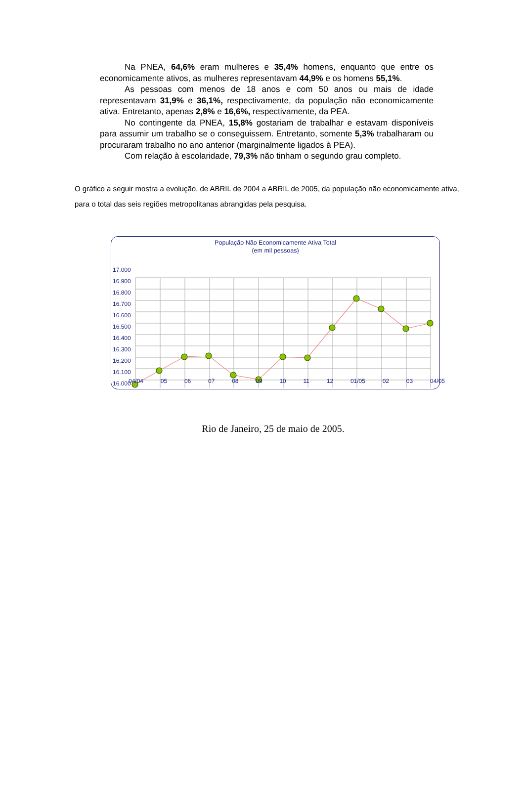Na PNEA, 64,6% eram mulheres e 35,4% homens, enquanto que entre os economicamente ativos, as mulheres representavam 44,9% e os homens 55,1%.
As pessoas com menos de 18 anos e com 50 anos ou mais de idade representavam 31,9% e 36,1%, respectivamente, da população não economicamente ativa. Entretanto, apenas 2,8% e 16,6%, respectivamente, da PEA.
No contingente da PNEA, 15,8% gostariam de trabalhar e estavam disponíveis para assumir um trabalho se o conseguissem. Entretanto, somente 5,3% trabalharam ou procuraram trabalho no ano anterior (marginalmente ligados à PEA).
Com relação à escolaridade, 79,3% não tinham o segundo grau completo.
O gráfico a seguir mostra a evolução, de ABRIL de 2004 a ABRIL de 2005, da população não economicamente ativa, para o total das seis regiões metropolitanas abrangidas pela pesquisa.
População Não Economicamente Ativa Total
(em mil pessoas)
17.000
16.900
16.800
16.700
16.600
16.500
16.400
16.300
16.200
16.100
16.000
04/04 05 06 07 08 09 10 11 12 01/05 02 03 04/05
Rio de Janeiro, 25 de maio de 2005.